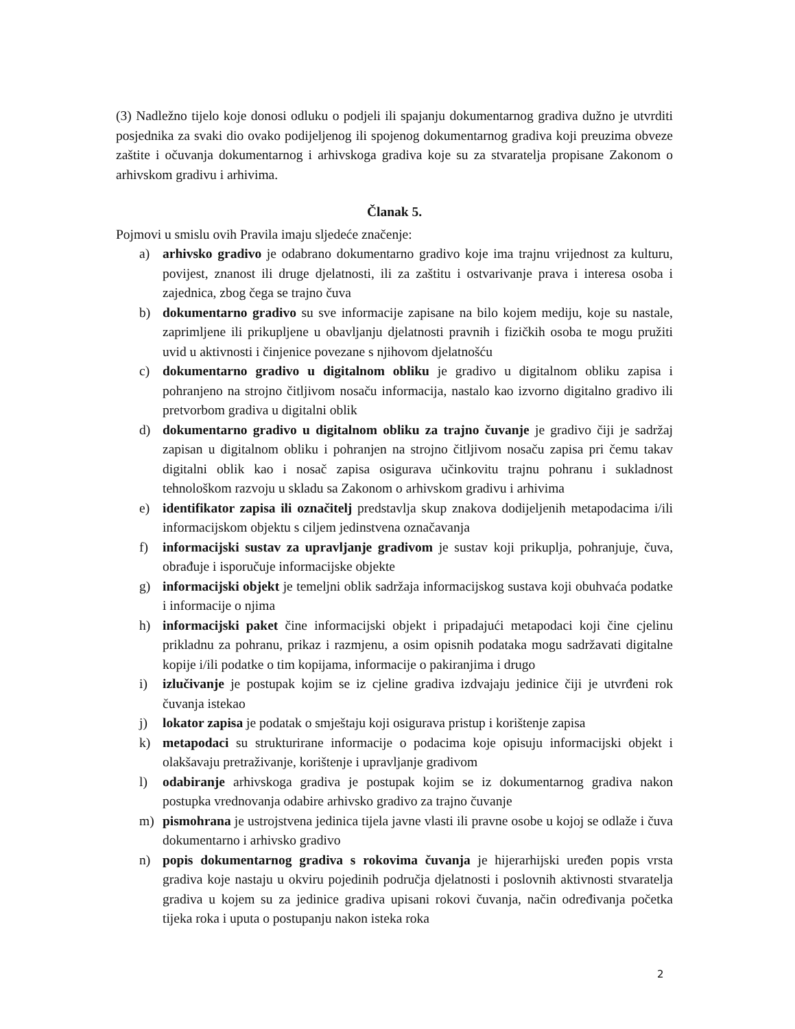(3) Nadležno tijelo koje donosi odluku o podjeli ili spajanju dokumentarnog gradiva dužno je utvrditi posjednika za svaki dio ovako podijeljenog ili spojenog dokumentarnog gradiva koji preuzima obveze zaštite i očuvanja dokumentarnog i arhivskoga gradiva koje su za stvaratelja propisane Zakonom o arhivskom gradivu i arhivima.
Članak 5.
Pojmovi u smislu ovih Pravila imaju sljedeće značenje:
a) arhivsko gradivo je odabrano dokumentarno gradivo koje ima trajnu vrijednost za kulturu, povijest, znanost ili druge djelatnosti, ili za zaštitu i ostvarivanje prava i interesa osoba i zajednica, zbog čega se trajno čuva
b) dokumentarno gradivo su sve informacije zapisane na bilo kojem mediju, koje su nastale, zaprimljene ili prikupljene u obavljanju djelatnosti pravnih i fizičkih osoba te mogu pružiti uvid u aktivnosti i činjenice povezane s njihovom djelatnošću
c) dokumentarno gradivo u digitalnom obliku je gradivo u digitalnom obliku zapisa i pohranjeno na strojno čitljivom nosaču informacija, nastalo kao izvorno digitalno gradivo ili pretvorbom gradiva u digitalni oblik
d) dokumentarno gradivo u digitalnom obliku za trajno čuvanje je gradivo čiji je sadržaj zapisan u digitalnom obliku i pohranjen na strojno čitljivom nosaču zapisa pri čemu takav digitalni oblik kao i nosač zapisa osigurava učinkovitu trajnu pohranu i sukladnost tehnološkom razvoju u skladu sa Zakonom o arhivskom gradivu i arhivima
e) identifikator zapisa ili označitelj predstavlja skup znakova dodijeljenih metapodacima i/ili informacijskom objektu s ciljem jedinstvena označavanja
f) informacijski sustav za upravljanje gradivom je sustav koji prikuplja, pohranjuje, čuva, obrađuje i isporučuje informacijske objekte
g) informacijski objekt je temeljni oblik sadržaja informacijskog sustava koji obuhvaća podatke i informacije o njima
h) informacijski paket čine informacijski objekt i pripadajući metapodaci koji čine cjelinu prikladnu za pohranu, prikaz i razmjenu, a osim opisnih podataka mogu sadržavati digitalne kopije i/ili podatke o tim kopijama, informacije o pakiranjima i drugo
i) izlučivanje je postupak kojim se iz cjeline gradiva izdvajaju jedinice čiji je utvrđeni rok čuvanja istekao
j) lokator zapisa je podatak o smještaju koji osigurava pristup i korištenje zapisa
k) metapodaci su strukturirane informacije o podacima koje opisuju informacijski objekt i olakšavaju pretraživanje, korištenje i upravljanje gradivom
l) odabiranje arhivskoga gradiva je postupak kojim se iz dokumentarnog gradiva nakon postupka vrednovanja odabire arhivsko gradivo za trajno čuvanje
m) pismohrana je ustrojstvena jedinica tijela javne vlasti ili pravne osobe u kojoj se odlaže i čuva dokumentarno i arhivsko gradivo
n) popis dokumentarnog gradiva s rokovima čuvanja je hijerarhijski uređen popis vrsta gradiva koje nastaju u okviru pojedinih područja djelatnosti i poslovnih aktivnosti stvaratelja gradiva u kojem su za jedinice gradiva upisani rokovi čuvanja, način određivanja početka tijeka roka i uputa o postupanju nakon isteka roka
2